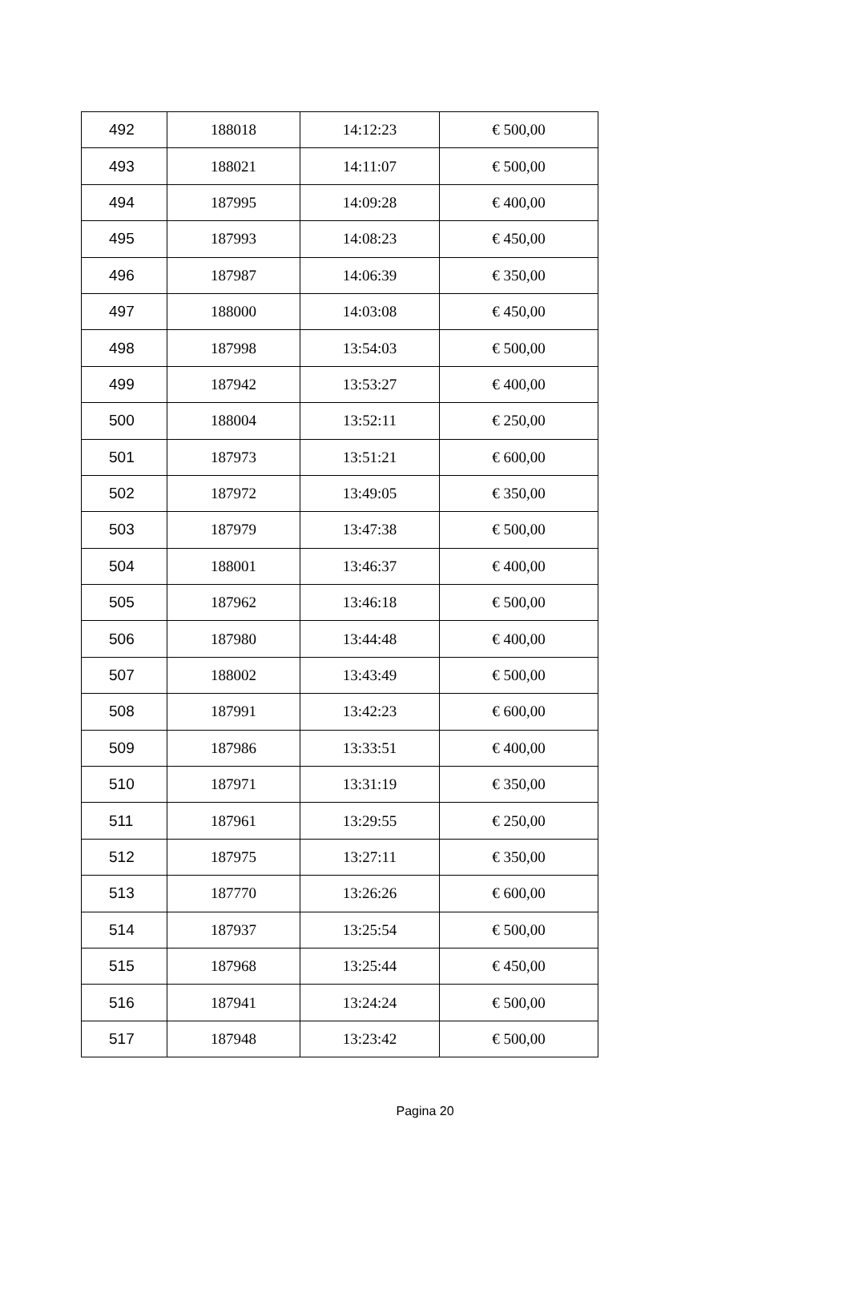| 492 | 188018 | 14:12:23 | € 500,00 |
| 493 | 188021 | 14:11:07 | € 500,00 |
| 494 | 187995 | 14:09:28 | € 400,00 |
| 495 | 187993 | 14:08:23 | € 450,00 |
| 496 | 187987 | 14:06:39 | € 350,00 |
| 497 | 188000 | 14:03:08 | € 450,00 |
| 498 | 187998 | 13:54:03 | € 500,00 |
| 499 | 187942 | 13:53:27 | € 400,00 |
| 500 | 188004 | 13:52:11 | € 250,00 |
| 501 | 187973 | 13:51:21 | € 600,00 |
| 502 | 187972 | 13:49:05 | € 350,00 |
| 503 | 187979 | 13:47:38 | € 500,00 |
| 504 | 188001 | 13:46:37 | € 400,00 |
| 505 | 187962 | 13:46:18 | € 500,00 |
| 506 | 187980 | 13:44:48 | € 400,00 |
| 507 | 188002 | 13:43:49 | € 500,00 |
| 508 | 187991 | 13:42:23 | € 600,00 |
| 509 | 187986 | 13:33:51 | € 400,00 |
| 510 | 187971 | 13:31:19 | € 350,00 |
| 511 | 187961 | 13:29:55 | € 250,00 |
| 512 | 187975 | 13:27:11 | € 350,00 |
| 513 | 187770 | 13:26:26 | € 600,00 |
| 514 | 187937 | 13:25:54 | € 500,00 |
| 515 | 187968 | 13:25:44 | € 450,00 |
| 516 | 187941 | 13:24:24 | € 500,00 |
| 517 | 187948 | 13:23:42 | € 500,00 |
Pagina 20